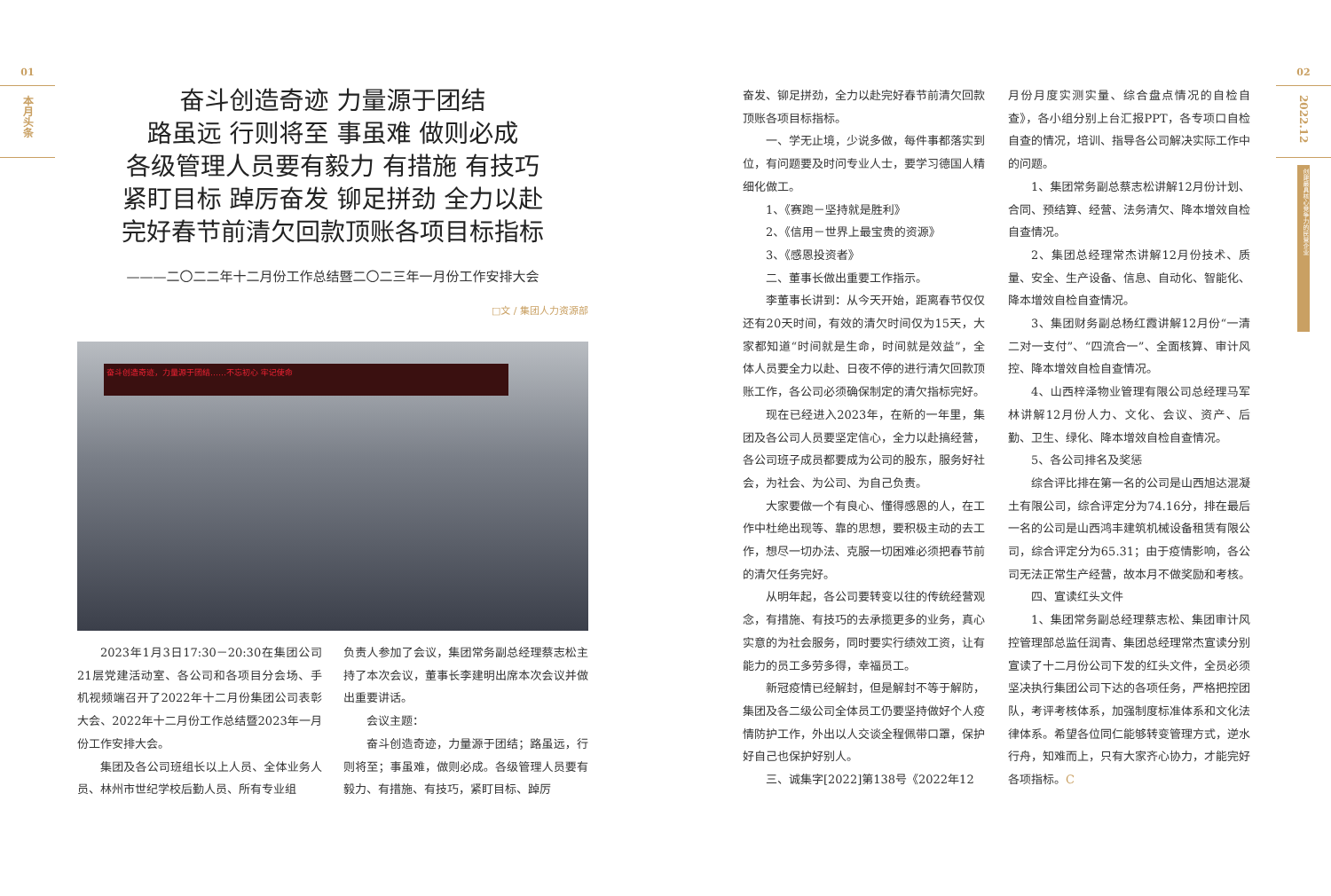01
本月头条
02
2022.12
创建最具核心竞争力的民营企业
奋斗创造奇迹 力量源于团结
路虽远 行则将至 事虽难 做则必成
各级管理人员要有毅力 有措施 有技巧
紧盯目标 踔厉奋发 铆足拼劲 全力以赴
完好春节前清欠回款顶账各项目标指标
———二〇二二年十二月份工作总结暨二〇二三年一月份工作安排大会
□文 / 集团人力资源部
奋斗创造奇迹，力量源于团结……不忘初心 牢记使命
2023年1月3日17:30－20:30在集团公司21层党建活动室、各公司和各项目分会场、手机视频端召开了2022年十二月份集团公司表彰大会、2022年十二月份工作总结暨2023年一月份工作安排大会。
集团及各公司班组长以上人员、全体业务人员、林州市世纪学校后勤人员、所有专业组
负责人参加了会议，集团常务副总经理蔡志松主持了本次会议，董事长李建明出席本次会议并做出重要讲话。
会议主题：
奋斗创造奇迹，力量源于团结；路虽远，行则将至；事虽难，做则必成。各级管理人员要有毅力、有措施、有技巧，紧盯目标、踔厉
奋发、铆足拼劲，全力以赴完好春节前清欠回款顶账各项目标指标。
一、学无止境，少说多做，每件事都落实到位，有问题要及时问专业人士，要学习德国人精细化做工。
1、《赛跑－坚持就是胜利》
2、《信用－世界上最宝贵的资源》
3、《感恩投资者》
二、董事长做出重要工作指示。
李董事长讲到：从今天开始，距离春节仅仅还有20天时间，有效的清欠时间仅为15天，大家都知道“时间就是生命，时间就是效益”，全体人员要全力以赴、日夜不停的进行清欠回款顶账工作，各公司必须确保制定的清欠指标完好。
现在已经进入2023年，在新的一年里，集团及各公司人员要坚定信心，全力以赴搞经营，各公司班子成员都要成为公司的股东，服务好社会，为社会、为公司、为自己负责。
大家要做一个有良心、懂得感恩的人，在工作中杜绝出现等、靠的思想，要积极主动的去工作，想尽一切办法、克服一切困难必须把春节前的清欠任务完好。
从明年起，各公司要转变以往的传统经营观念，有措施、有技巧的去承揽更多的业务，真心实意的为社会服务，同时要实行绩效工资，让有能力的员工多劳多得，幸福员工。
新冠疫情已经解封，但是解封不等于解防，集团及各二级公司全体员工仍要坚持做好个人疫情防护工作，外出以人交谈全程佩带口罩，保护好自己也保护好别人。
三、诚集字[2022]第138号《2022年12
月份月度实测实量、综合盘点情况的自检自查》，各小组分别上台汇报PPT，各专项口自检自查的情况，培训、指导各公司解决实际工作中的问题。
1、集团常务副总蔡志松讲解12月份计划、合同、预结算、经营、法务清欠、降本增效自检自查情况。
2、集团总经理常杰讲解12月份技术、质量、安全、生产设备、信息、自动化、智能化、降本增效自检自查情况。
3、集团财务副总杨红霞讲解12月份“一清二对一支付”、“四流合一”、全面核算、审计风控、降本增效自检自查情况。
4、山西梓泽物业管理有限公司总经理马军林讲解12月份人力、文化、会议、资产、后勤、卫生、绿化、降本增效自检自查情况。
5、各公司排名及奖惩
综合评比排在第一名的公司是山西旭达混凝土有限公司，综合评定分为74.16分，排在最后一名的公司是山西鸿丰建筑机械设备租赁有限公司，综合评定分为65.31；由于疫情影响，各公司无法正常生产经营，故本月不做奖励和考核。
四、宣读红头文件
1、集团常务副总经理蔡志松、集团审计风控管理部总监任润青、集团总经理常杰宣读分别宣读了十二月份公司下发的红头文件，全员必须坚决执行集团公司下达的各项任务，严格把控团队，考评考核体系，加强制度标准体系和文化法律体系。希望各位同仁能够转变管理方式，逆水行舟，知难而上，只有大家齐心协力，才能完好各项指标。C